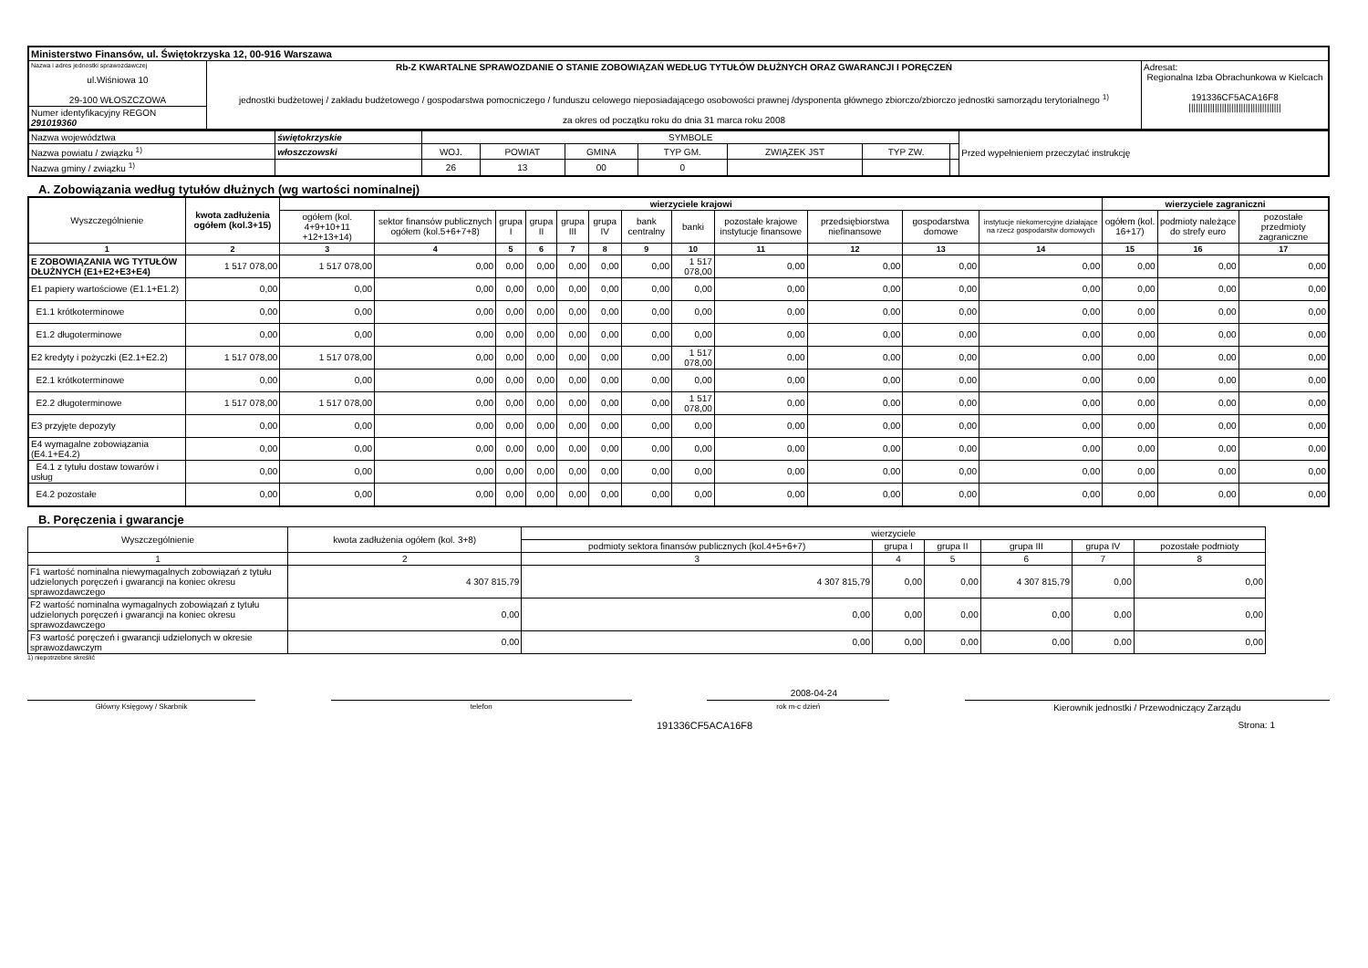| Ministerstwo Finansów, ul. Świętokrzyska 12, 00-916 Warszawa | | |
| Nazwa i adres jednostki sprawozdawczej ul.Wiśniowa 10 29-100 WŁOSZCZOWA | Rb-Z KWARTALNE SPRAWOZDANIE O STANIE ZOBOWIĄZAŃ WEDŁUG TYTUŁÓW DŁUŻNYCH ORAZ GWARANCJI I PORĘCZEŃ jednostki budżetowej / zakładu budżetowego / gospodarstwa pomocniczego / funduszu celowego nieposiadającego osobowości prawnej /dysponenta głównego zbiorczo/zbiorczo jednostki samorządu terytorialnego <sup>1)</sup> za okres od początku roku do dnia 31 marca roku 2008 | Adresat: Regionalna Izba Obrachunkowa w Kielcach 191336CF5ACA16F8 /////////////////////////////////////// |
| Numer identyfikacyjny REGON 291019360 | | |
| Nazwa województwa | świętokrzyskie | SYMBOLE | | | | | | | Przed wypełnieniem przeczytać instrukcję |
| Nazwa powiatu / związku <sup>1)</sup> | włoszczowski | WOJ. | POWIAT | GMINA | TYP GM. | ZWIĄZEK JST | TYP ZW. | | |
| Nazwa gminy / związku <sup>1)</sup> | | 26 | 13 | 00 | 0 | | | | |
A. Zobowiązania według tytułów dłużnych (wg wartości nominalnej)
| Wyszczególnienie | kwota zadłużenia ogółem (kol.3+15) | wierzyciele krajowi | | | | | | | | | | | | wierzyciele zagraniczni | | |
| --- | --- | --- | --- | --- | --- | --- | --- | --- | --- | --- | --- | --- | --- | --- | --- | --- |
| | | ogółem (kol. 4+9+10+11 +12+13+14) | sektor finansów publicznych ogółem (kol.5+6+7+8) | grupa I | grupa II | grupa III | grupa IV | bank centralny | banki | pozostałe krajowe instytucje finansowe | przedsiębiorstwa niefinansowe | gospodarstwa domowe | instytucje niekomercyjne działające na rzecz gospodarstw domowych | ogółem (kol. 16+17) | podmioty należące do strefy euro | pozostałe przedmioty zagraniczne |
| 1 | 2 | 3 | 4 | 5 | 6 | 7 | 8 | 9 | 10 | 11 | 12 | 13 | 14 | 15 | 16 | 17 |
| E ZOBOWIĄZANIA WG TYTUŁÓW DŁUŻNYCH (E1+E2+E3+E4) | 1 517 078,00 | 1 517 078,00 | 0,00 | 0,00 | 0,00 | 0,00 | 0,00 | 0,00 | 1 517 078,00 | 0,00 | 0,00 | 0,00 | 0,00 | 0,00 | 0,00 | 0,00 |
| E1 papiery wartościowe (E1.1+E1.2) | 0,00 | 0,00 | 0,00 | 0,00 | 0,00 | 0,00 | 0,00 | 0,00 | 0,00 | 0,00 | 0,00 | 0,00 | 0,00 | 0,00 | 0,00 | 0,00 |
| E1.1 krótkoterminowe | 0,00 | 0,00 | 0,00 | 0,00 | 0,00 | 0,00 | 0,00 | 0,00 | 0,00 | 0,00 | 0,00 | 0,00 | 0,00 | 0,00 | 0,00 | 0,00 |
| E1.2 długoterminowe | 0,00 | 0,00 | 0,00 | 0,00 | 0,00 | 0,00 | 0,00 | 0,00 | 0,00 | 0,00 | 0,00 | 0,00 | 0,00 | 0,00 | 0,00 | 0,00 |
| E2 kredyty i pożyczki (E2.1+E2.2) | 1 517 078,00 | 1 517 078,00 | 0,00 | 0,00 | 0,00 | 0,00 | 0,00 | 0,00 | 1 517 078,00 | 0,00 | 0,00 | 0,00 | 0,00 | 0,00 | 0,00 | 0,00 |
| E2.1 krótkoterminowe | 0,00 | 0,00 | 0,00 | 0,00 | 0,00 | 0,00 | 0,00 | 0,00 | 0,00 | 0,00 | 0,00 | 0,00 | 0,00 | 0,00 | 0,00 | 0,00 |
| E2.2 długoterminowe | 1 517 078,00 | 1 517 078,00 | 0,00 | 0,00 | 0,00 | 0,00 | 0,00 | 0,00 | 1 517 078,00 | 0,00 | 0,00 | 0,00 | 0,00 | 0,00 | 0,00 | 0,00 |
| E3 przyjęte depozyty | 0,00 | 0,00 | 0,00 | 0,00 | 0,00 | 0,00 | 0,00 | 0,00 | 0,00 | 0,00 | 0,00 | 0,00 | 0,00 | 0,00 | 0,00 | 0,00 |
| E4 wymagalne zobowiązania (E4.1+E4.2) | 0,00 | 0,00 | 0,00 | 0,00 | 0,00 | 0,00 | 0,00 | 0,00 | 0,00 | 0,00 | 0,00 | 0,00 | 0,00 | 0,00 | 0,00 | 0,00 |
| E4.1 z tytułu dostaw towarów i usług | 0,00 | 0,00 | 0,00 | 0,00 | 0,00 | 0,00 | 0,00 | 0,00 | 0,00 | 0,00 | 0,00 | 0,00 | 0,00 | 0,00 | 0,00 | 0,00 |
| E4.2 pozostałe | 0,00 | 0,00 | 0,00 | 0,00 | 0,00 | 0,00 | 0,00 | 0,00 | 0,00 | 0,00 | 0,00 | 0,00 | 0,00 | 0,00 | 0,00 | 0,00 |
B. Poręczenia i gwarancje
| Wyszczególnienie | kwota zadłużenia ogółem (kol. 3+8) | wierzyciele | | | | | |
| --- | --- | --- | --- | --- | --- | --- | --- |
| | | podmioty sektora finansów publicznych (kol.4+5+6+7) | grupa I | grupa II | grupa III | grupa IV | pozostałe podmioty |
| 1 | 2 | 3 | 4 | 5 | 6 | 7 | 8 |
| F1 wartość nominalna niewymagalnych zobowiązań z tytułu udzielonych poręczeń i gwarancji na koniec okresu sprawozdawczego | 4 307 815,79 | 4 307 815,79 | 0,00 | 0,00 | 4 307 815,79 | 0,00 | 0,00 |
| F2 wartość nominalna wymagalnych zobowiązań z tytułu udzielonych poręczeń i gwarancji na koniec okresu sprawozdawczego | 0,00 | 0,00 | 0,00 | 0,00 | 0,00 | 0,00 | 0,00 |
| F3 wartość poręczeń i gwarancji udzielonych w okresie sprawozdawczym | 0,00 | 0,00 | 0,00 | 0,00 | 0,00 | 0,00 | 0,00 |
1) niepotrzebne skreślić
2008-04-24
Główny Księgowy / Skarbnik telefon rok m-c dzień
Kierownik jednostki / Przewodniczący Zarządu
191336CF5ACA16F8 Strona: 1